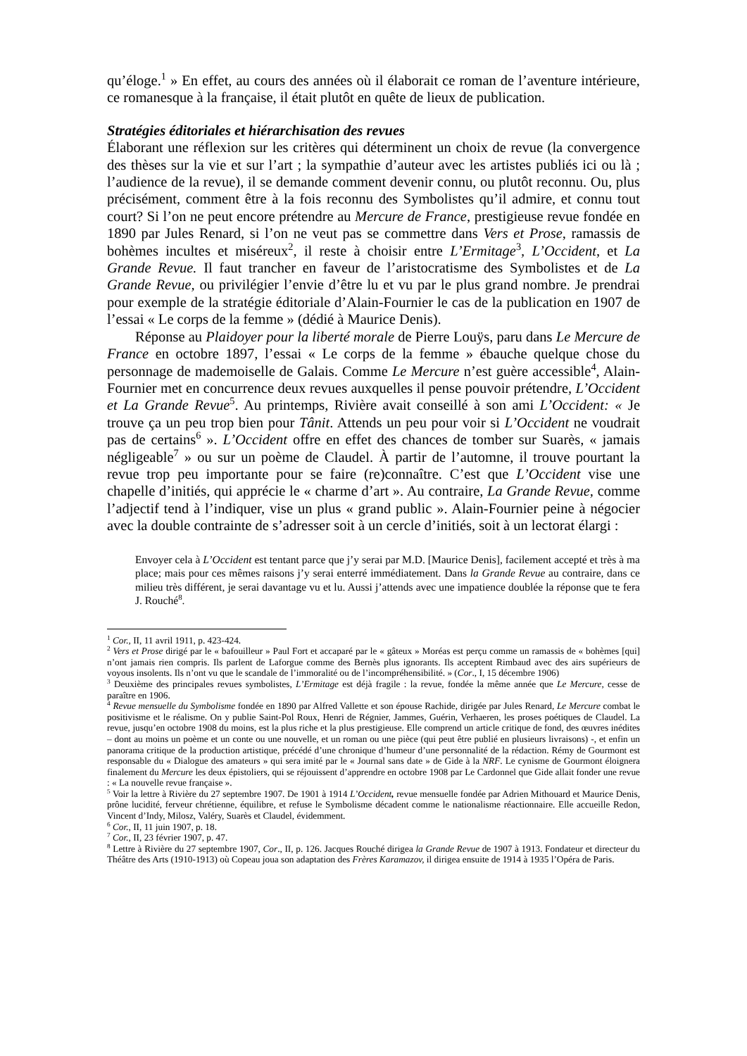qu’éloge.<sup>1</sup> » En effet, au cours des années où il élaborait ce roman de l’aventure intérieure, ce romanesque à la française, il était plutôt en quête de lieux de publication.
Stratégies éditoriales et hiérarchisation des revues
Élaborant une réflexion sur les critères qui déterminent un choix de revue (la convergence des thèses sur la vie et sur l’art ; la sympathie d’auteur avec les artistes publiés ici ou là ; l’audience de la revue), il se demande comment devenir connu, ou plutôt reconnu. Ou, plus précisément, comment être à la fois reconnu des Symbolistes qu’il admire, et connu tout court? Si l’on ne peut encore prétendre au Mercure de France, prestigieuse revue fondée en 1890 par Jules Renard, si l’on ne veut pas se commettre dans Vers et Prose, ramassis de bohèmes incultes et miséreux<sup>2</sup>, il reste à choisir entre L’Ermitage<sup>3</sup>, L’Occident, et La Grande Revue. Il faut trancher en faveur de l’aristocratisme des Symbolistes et de La Grande Revue, ou privilégier l’envie d’être lu et vu par le plus grand nombre. Je prendrai pour exemple de la stratégie éditoriale d’Alain-Fournier le cas de la publication en 1907 de l’essai « Le corps de la femme » (dédié à Maurice Denis).
Réponse au Plaidoyer pour la liberté morale de Pierre Louÿs, paru dans Le Mercure de France en octobre 1897, l’essai « Le corps de la femme » ébauche quelque chose du personnage de mademoiselle de Galais. Comme Le Mercure n’est guère accessible<sup>4</sup>, Alain-Fournier met en concurrence deux revues auxquelles il pense pouvoir prétendre, L’Occident et La Grande Revue<sup>5</sup>. Au printemps, Rivière avait conseillé à son ami L’Occident: « Je trouve ça un peu trop bien pour Tânit. Attends un peu pour voir si L’Occident ne voudrait pas de certains<sup>6</sup> ». L’Occident offre en effet des chances de tomber sur Suarès, « jamais négligeable<sup>7</sup> » ou sur un poème de Claudel. À partir de l’automne, il trouve pourtant la revue trop peu importante pour se faire (re)connaître. C’est que L’Occident vise une chapelle d’initiés, qui apprécie le « charme d’art ». Au contraire, La Grande Revue, comme l’adjectif tend à l’indiquer, vise un plus « grand public ». Alain-Fournier peine à négocier avec la double contrainte de s’adresser soit à un cercle d’initiés, soit à un lectorat élargi :
Envoyer cela à L’Occident est tentant parce que j’y serai par M.D. [Maurice Denis], facilement accepté et très à ma place; mais pour ces mêmes raisons j’y serai enterré immédiatement. Dans la Grande Revue au contraire, dans ce milieu très différent, je serai davantage vu et lu. Aussi j’attends avec une impatience doublée la réponse que te fera J. Rouché<sup>8</sup>.
<sup>1</sup> Cor., II, 11 avril 1911, p. 423-424.
<sup>2</sup> Vers et Prose dirigé par le « bafouilleur » Paul Fort et accaparé par le « gâteux » Moréas est perçu comme un ramassis de « bohèmes [qui] n’ont jamais rien compris. Ils parlent de Laforgue comme des Bernès plus ignorants. Ils acceptent Rimbaud avec des airs supérieurs de voyous insolents. Ils n’ont vu que le scandale de l’immoralité ou de l’incompréhensibilité. » (Cor., I, 15 décembre 1906)
<sup>3</sup> Deuxième des principales revues symbolistes, L’Ermitage est déjà fragile : la revue, fondée la même année que Le Mercure, cesse de paraître en 1906.
<sup>4</sup> Revue mensuelle du Symbolisme fondée en 1890 par Alfred Vallette et son épouse Rachide, dirigée par Jules Renard, Le Mercure combat le positivisme et le réalisme. On y publie Saint-Pol Roux, Henri de Régnier, Jammes, Guérin, Verhaeren, les proses poétiques de Claudel. La revue, jusqu’en octobre 1908 du moins, est la plus riche et la plus prestigieuse. Elle comprend un article critique de fond, des œuvres inédites – dont au moins un poème et un conte ou une nouvelle, et un roman ou une pièce (qui peut être publié en plusieurs livraisons) -, et enfin un panorama critique de la production artistique, précédé d’une chronique d’humeur d’une personnalité de la rédaction. Rémy de Gourmont est responsable du « Dialogue des amateurs » qui sera imité par le « Journal sans date » de Gide à la NRF. Le cynisme de Gourmont éloignera finalement du Mercure les deux épistoliers, qui se réjouissent d’apprendre en octobre 1908 par Le Cardonnel que Gide allait fonder une revue : « La nouvelle revue française ».
<sup>5</sup> Voir la lettre à Rivière du 27 septembre 1907. De 1901 à 1914 L’Occident, revue mensuelle fondée par Adrien Mithouard et Maurice Denis, prône lucidité, ferveur chrétienne, équilibre, et refuse le Symbolisme décadent comme le nationalisme réactionnaire. Elle accueille Redon, Vincent d’Indy, Milosz, Valéry, Suarès et Claudel, évidemment.
<sup>6</sup> Cor., II, 11 juin 1907, p. 18.
<sup>7</sup> Cor., II, 23 février 1907, p. 47.
<sup>8</sup> Lettre à Rivière du 27 septembre 1907, Cor., II, p. 126. Jacques Rouché dirigea la Grande Revue de 1907 à 1913. Fondateur et directeur du Théâtre des Arts (1910-1913) où Copeau joua son adaptation des Frères Karamazov, il dirigea ensuite de 1914 à 1935 l’Opéra de Paris.